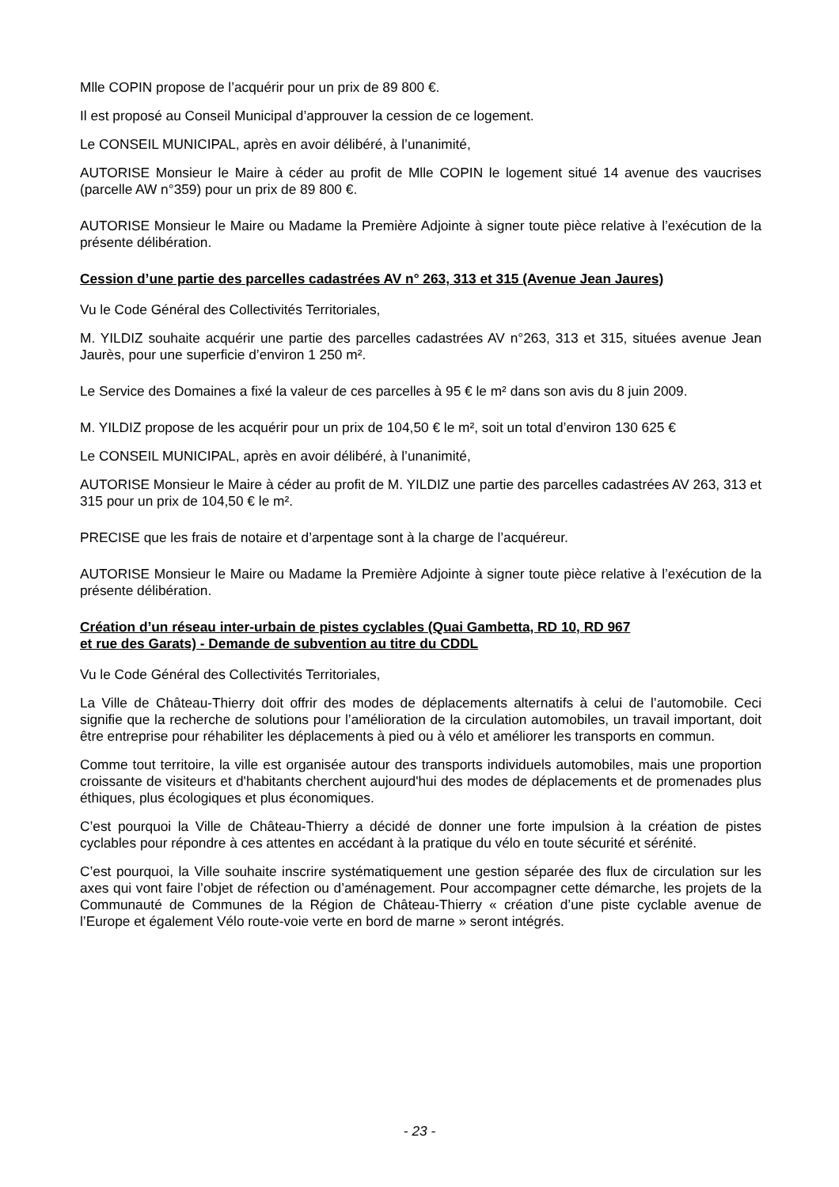Mlle COPIN propose de l’acquérir pour un prix de 89 800 €.
Il est proposé au Conseil Municipal d’approuver la cession de ce logement.
Le CONSEIL MUNICIPAL, après en avoir délibéré, à l’unanimité,
AUTORISE Monsieur le Maire à céder au profit de Mlle COPIN le logement situé 14 avenue des vaucrises (parcelle AW n°359) pour un prix de 89 800 €.
AUTORISE Monsieur le Maire ou Madame la Première Adjointe à signer toute pièce relative à l’exécution de la présente délibération.
Cession d’une partie des parcelles cadastrées AV n° 263, 313 et 315 (Avenue Jean Jaures)
Vu le Code Général des Collectivités Territoriales,
M. YILDIZ souhaite acquérir une partie des parcelles cadastrées AV n°263, 313 et 315, situées avenue Jean Jaurès, pour une superficie d’environ 1 250 m².
Le Service des Domaines a fixé la valeur de ces parcelles à 95 € le m² dans son avis du 8 juin 2009.
M. YILDIZ propose de les acquérir pour un prix de 104,50 € le m², soit un total d’environ 130 625 €
Le CONSEIL MUNICIPAL, après en avoir délibéré, à l’unanimité,
AUTORISE Monsieur le Maire à céder au profit de M. YILDIZ une partie des parcelles cadastrées AV 263, 313 et 315 pour un prix de 104,50 € le m².
PRECISE que les frais de notaire et d’arpentage sont à la charge de l’acquéreur.
AUTORISE Monsieur le Maire ou Madame la Première Adjointe à signer toute pièce relative à l’exécution de la présente délibération.
Création d’un réseau inter-urbain de pistes cyclables (Quai Gambetta, RD 10, RD 967
et rue des Garats) - Demande de subvention au titre du CDDL
Vu le Code Général des Collectivités Territoriales,
La Ville de Château-Thierry doit offrir des modes de déplacements alternatifs à celui de l’automobile. Ceci signifie que la recherche de solutions pour l’amélioration de la circulation automobiles, un travail important, doit être entreprise pour réhabiliter les déplacements à pied ou à vélo et améliorer les transports en commun.
Comme tout territoire, la ville est organisée autour des transports individuels automobiles, mais une proportion croissante de visiteurs et d'habitants cherchent aujourd'hui des modes de déplacements et de promenades plus éthiques, plus écologiques et plus économiques.
C’est pourquoi la Ville de Château-Thierry a décidé de donner une forte impulsion à la création de pistes cyclables pour répondre à ces attentes en accédant à la pratique du vélo en toute sécurité et sérénité.
C’est pourquoi, la Ville souhaite inscrire systématiquement une gestion séparée des flux de circulation sur les axes qui vont faire l’objet de réfection ou d’aménagement. Pour accompagner cette démarche, les projets de la Communauté de Communes de la Région de Château-Thierry « création d’une piste cyclable avenue de l’Europe et également Vélo route-voie verte en bord de marne » seront intégrés.
- 23 -